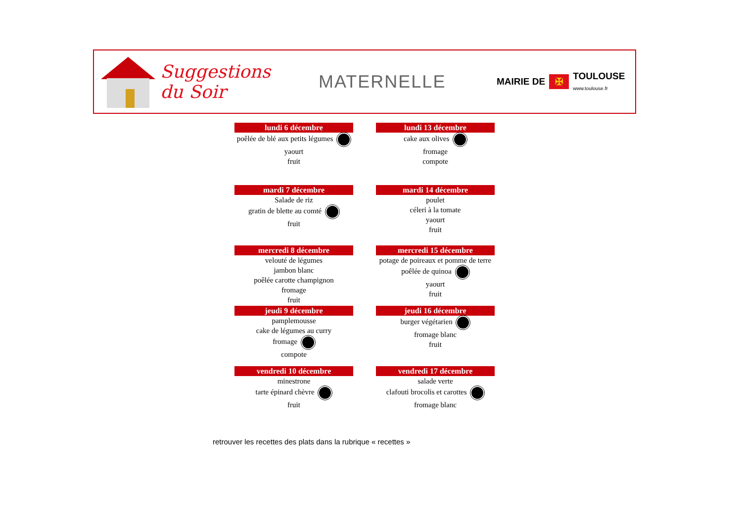Suggestions du Soir
MATERNELLE
MAIRIE DE ✠ TOULOUSE
www.toulouse.fr
lundi 6 décembre
poêlée de blé aux petits légumes
yaourt
fruit
lundi 13 décembre
cake aux olives
fromage
compote
mardi 7 décembre
Salade de riz
gratin de blette au comté
fruit
mardi 14 décembre
poulet
céleri à la tomate
yaourt
fruit
mercredi 8 décembre
velouté de légumes
jambon blanc
poêlée carotte champignon
fromage
fruit
mercredi 15 décembre
potage de poireaux et pomme de terre
poêlée de quinoa
yaourt
fruit
jeudi 9 décembre
pamplemousse
cake de légumes au curry
fromage
compote
jeudi 16 décembre
burger végétarien
fromage blanc
fruit
vendredi 10 décembre
minestrone
tarte épinard chèvre
fruit
vendredi 17 décembre
salade verte
clafouti brocolis et carottes
fromage blanc
retrouver les recettes des plats dans la rubrique « recettes »